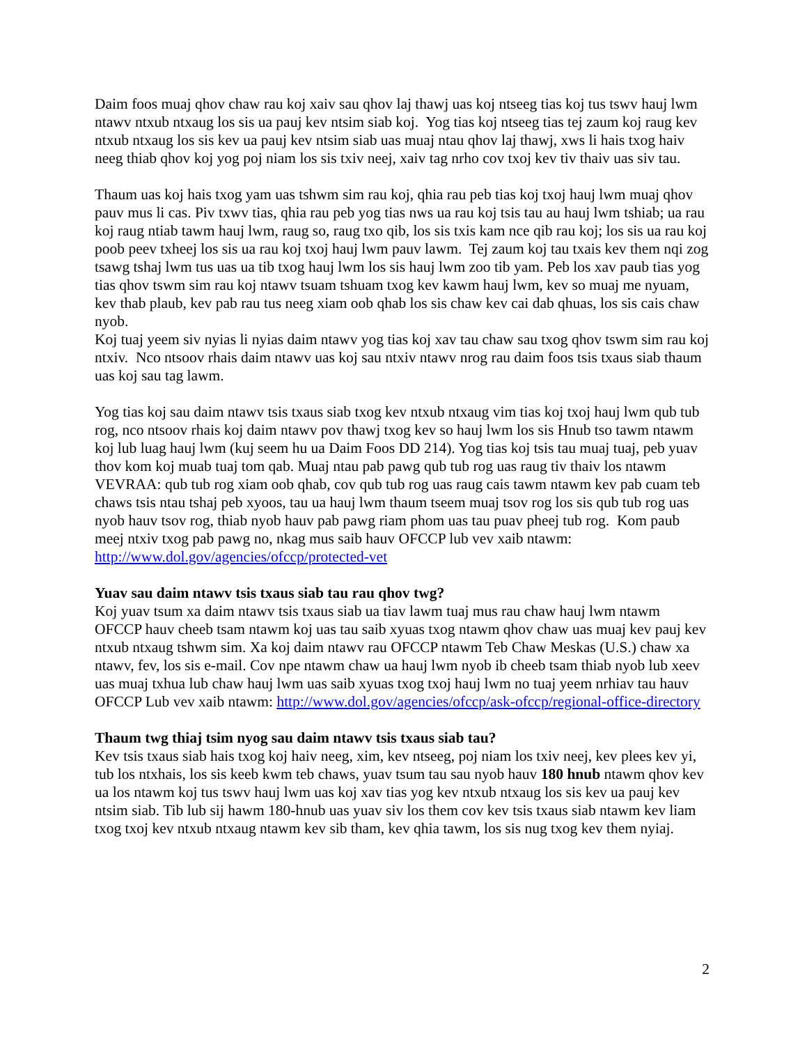Daim foos muaj qhov chaw rau koj xaiv sau qhov laj thawj uas koj ntseeg tias koj tus tswv hauj lwm ntawv ntxub ntxaug los sis ua pauj kev ntsim siab koj. Yog tias koj ntseeg tias tej zaum koj raug kev ntxub ntxaug los sis kev ua pauj kev ntsim siab uas muaj ntau qhov laj thawj, xws li hais txog haiv neeg thiab qhov koj yog poj niam los sis txiv neej, xaiv tag nrho cov txoj kev tiv thaiv uas siv tau.
Thaum uas koj hais txog yam uas tshwm sim rau koj, qhia rau peb tias koj txoj hauj lwm muaj qhov pauv mus li cas. Piv txwv tias, qhia rau peb yog tias nws ua rau koj tsis tau au hauj lwm tshiab; ua rau koj raug ntiab tawm hauj lwm, raug so, raug txo qib, los sis txis kam nce qib rau koj; los sis ua rau koj poob peev txheej los sis ua rau koj txoj hauj lwm pauv lawm. Tej zaum koj tau txais kev them nqi zog tsawg tshaj lwm tus uas ua tib txog hauj lwm los sis hauj lwm zoo tib yam. Peb los xav paub tias yog tias qhov tswm sim rau koj ntawv tsuam tshuam txog kev kawm hauj lwm, kev so muaj me nyuam, kev thab plaub, kev pab rau tus neeg xiam oob qhab los sis chaw kev cai dab qhuas, los sis cais chaw nyob.
Koj tuaj yeem siv nyias li nyias daim ntawv yog tias koj xav tau chaw sau txog qhov tswm sim rau koj ntxiv. Nco ntsoov rhais daim ntawv uas koj sau ntxiv ntawv nrog rau daim foos tsis txaus siab thaum uas koj sau tag lawm.
Yog tias koj sau daim ntawv tsis txaus siab txog kev ntxub ntxaug vim tias koj txoj hauj lwm qub tub rog, nco ntsoov rhais koj daim ntawv pov thawj txog kev so hauj lwm los sis Hnub tso tawm ntawm koj lub luag hauj lwm (kuj seem hu ua Daim Foos DD 214). Yog tias koj tsis tau muaj tuaj, peb yuav thov kom koj muab tuaj tom qab. Muaj ntau pab pawg qub tub rog uas raug tiv thaiv los ntawm VEVRAA: qub tub rog xiam oob qhab, cov qub tub rog uas raug cais tawm ntawm kev pab cuam teb chaws tsis ntau tshaj peb xyoos, tau ua hauj lwm thaum tseem muaj tsov rog los sis qub tub rog uas nyob hauv tsov rog, thiab nyob hauv pab pawg riam phom uas tau puav pheej tub rog. Kom paub meej ntxiv txog pab pawg no, nkag mus saib hauv OFCCP lub vev xaib ntawm: http://www.dol.gov/agencies/ofccp/protected-vet
Yuav sau daim ntawv tsis txaus siab tau rau qhov twg?
Koj yuav tsum xa daim ntawv tsis txaus siab ua tiav lawm tuaj mus rau chaw hauj lwm ntawm OFCCP hauv cheeb tsam ntawm koj uas tau saib xyuas txog ntawm qhov chaw uas muaj kev pauj kev ntxub ntxaug tshwm sim. Xa koj daim ntawv rau OFCCP ntawm Teb Chaw Meskas (U.S.) chaw xa ntawv, fev, los sis e-mail. Cov npe ntawm chaw ua hauj lwm nyob ib cheeb tsam thiab nyob lub xeev uas muaj txhua lub chaw hauj lwm uas saib xyuas txog txoj hauj lwm no tuaj yeem nrhiav tau hauv OFCCP Lub vev xaib ntawm: http://www.dol.gov/agencies/ofccp/ask-ofccp/regional-office-directory
Thaum twg thiaj tsim nyog sau daim ntawv tsis txaus siab tau?
Kev tsis txaus siab hais txog koj haiv neeg, xim, kev ntseeg, poj niam los txiv neej, kev plees kev yi, tub los ntxhais, los sis keeb kwm teb chaws, yuav tsum tau sau nyob hauv 180 hnub ntawm qhov kev ua los ntawm koj tus tswv hauj lwm uas koj xav tias yog kev ntxub ntxaug los sis kev ua pauj kev ntsim siab. Tib lub sij hawm 180-hnub uas yuav siv los them cov kev tsis txaus siab ntawm kev liam txog txoj kev ntxub ntxaug ntawm kev sib tham, kev qhia tawm, los sis nug txog kev them nyiaj.
2